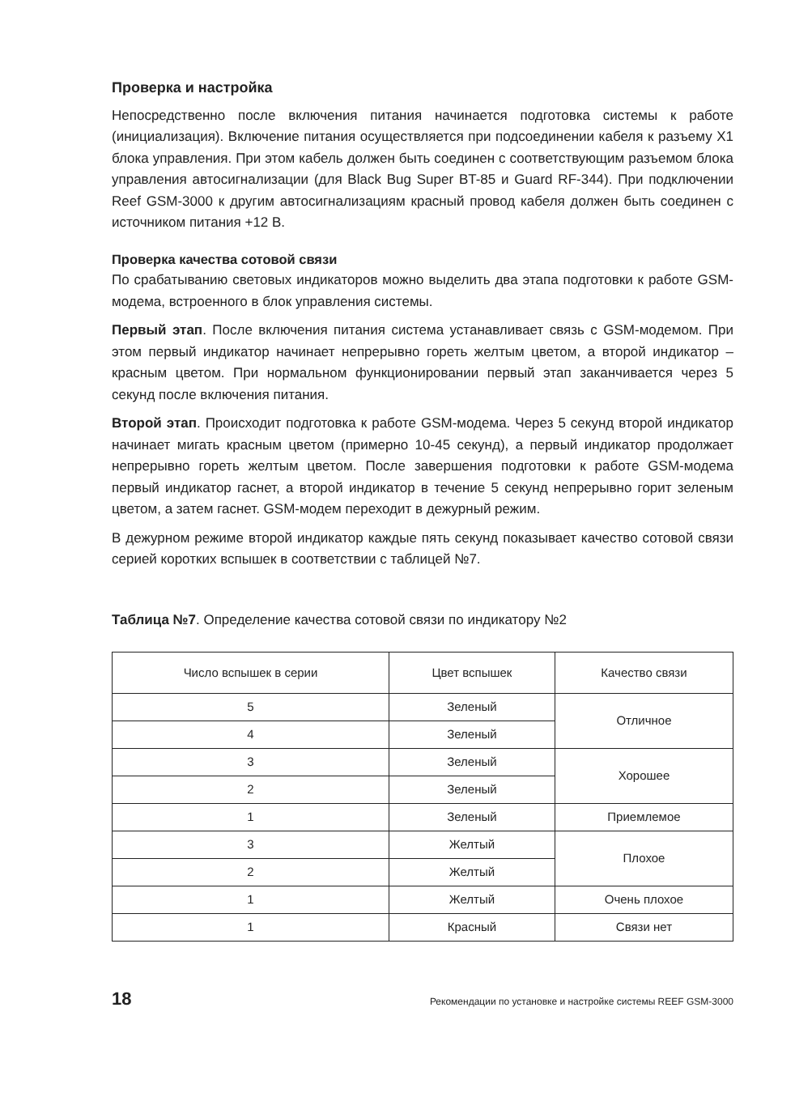Проверка и настройка
Непосредственно после включения питания начинается подготовка системы к работе (инициализация). Включение питания осуществляется при подсоединении кабеля к разъему X1 блока управления. При этом кабель должен быть соединен с соответст­вующим разъемом блока управления автосигнализации (для Black Bug Super BT-85 и Guard RF-344). При подключении Reef GSM-3000 к другим автосигнализациям крас­ный провод кабеля должен быть соединен с источником питания +12 В.
Проверка качества сотовой связи
По срабатыванию световых индикаторов можно выделить два этапа подготовки к работе GSM-модема, встроенного в блок управления системы.
Первый этап. После включения питания система устанавливает связь с GSM-моде­мом. При этом первый индикатор начинает непрерывно гореть желтым цветом, а вто­рой индикатор – красным цветом. При нормальном функционировании первый этап заканчивается через 5 секунд после включения питания.
Второй этап. Происходит подготовка к работе GSM-модема. Через 5 секунд второй индикатор начинает мигать красным цветом (примерно 10-45 секунд), а первый индикатор продолжает непрерывно гореть желтым цветом. После завершения подго­товки к работе GSM-модема первый индикатор гаснет, а второй индикатор в течение 5 секунд непрерывно горит зеленым цветом, а затем гаснет. GSM-модем переходит в дежурный режим.
В дежурном режиме второй индикатор каждые пять секунд показывает качество сотовой связи серией коротких вспышек в соответствии с таблицей №7.
Таблица №7. Определение качества сотовой связи по индикатору №2
| Число вспышек в серии | Цвет вспышек | Качество связи |
| --- | --- | --- |
| 5 | Зеленый | Отличное |
| 4 | Зеленый | |
| 3 | Зеленый | Хорошее |
| 2 | Зеленый | |
| 1 | Зеленый | Приемлемое |
| 3 | Желтый | Плохое |
| 2 | Желтый | |
| 1 | Желтый | Очень плохое |
| 1 | Красный | Связи нет |
18 Рекомендации по установке и настройке системы REEF GSM-3000